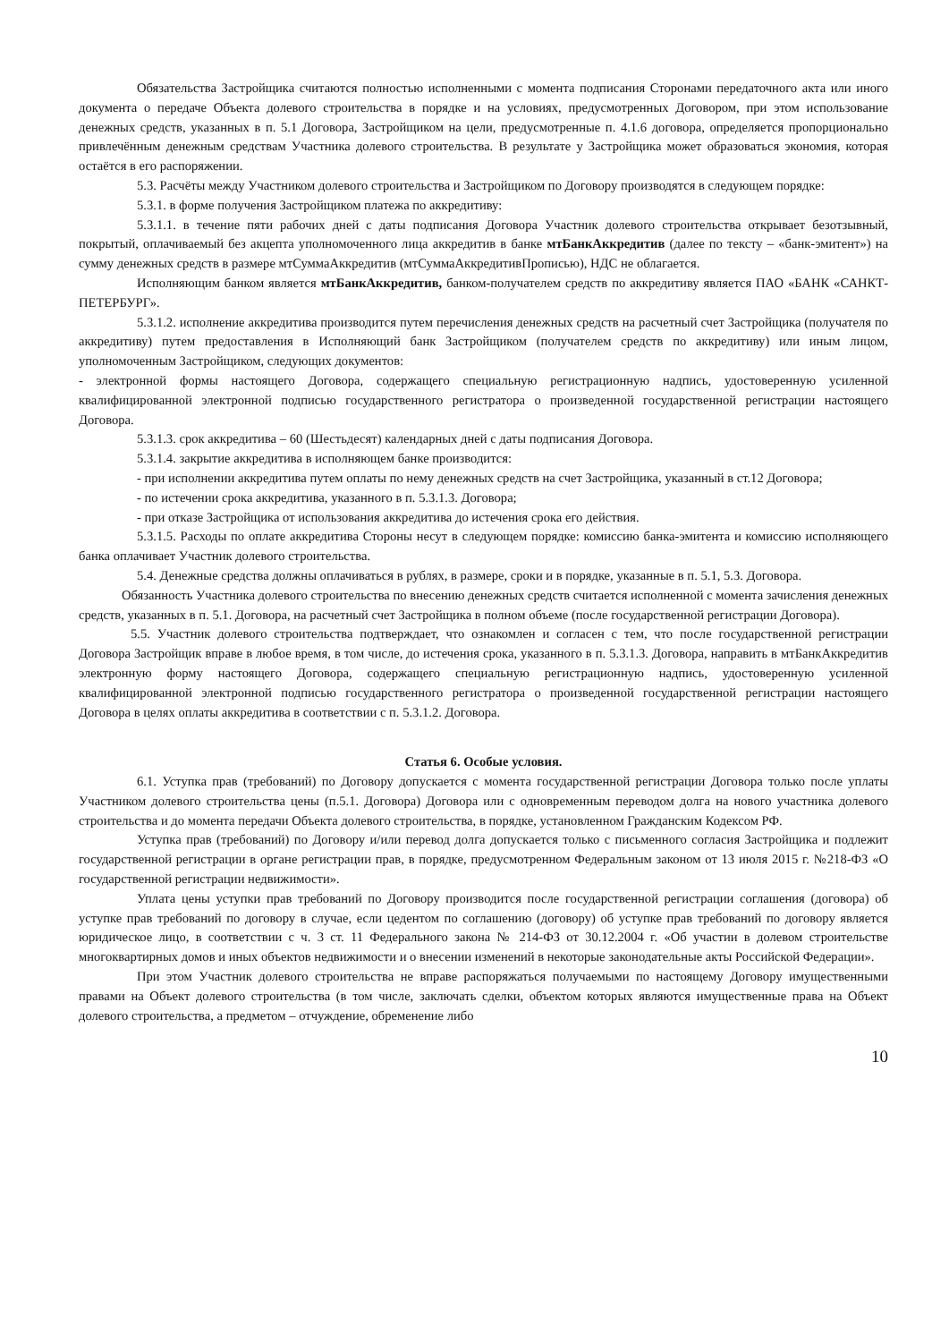Обязательства Застройщика считаются полностью исполненными с момента подписания Сторонами передаточного акта или иного документа о передаче Объекта долевого строительства в порядке и на условиях, предусмотренных Договором, при этом использование денежных средств, указанных в п. 5.1 Договора, Застройщиком на цели, предусмотренные п. 4.1.6 договора, определяется пропорционально привлечённым денежным средствам Участника долевого строительства. В результате у Застройщика может образоваться экономия, которая остаётся в его распоряжении.
5.3. Расчёты между Участником долевого строительства и Застройщиком по Договору производятся в следующем порядке:
5.3.1. в форме получения Застройщиком платежа по аккредитиву:
5.3.1.1. в течение пяти рабочих дней с даты подписания Договора Участник долевого строительства открывает безотзывный, покрытый, оплачиваемый без акцепта уполномоченного лица аккредитив в банке мтБанкАккредитив (далее по тексту – «банк-эмитент») на сумму денежных средств в размере мтСуммаАккредитив (мтСуммаАккредитивПрописью), НДС не облагается.
Исполняющим банком является мтБанкАккредитив, банком-получателем средств по аккредитиву является ПАО «БАНК «САНКТ-ПЕТЕРБУРГ».
5.3.1.2. исполнение аккредитива производится путем перечисления денежных средств на расчетный счет Застройщика (получателя по аккредитиву) путем предоставления в Исполняющий банк Застройщиком (получателем средств по аккредитиву) или иным лицом, уполномоченным Застройщиком, следующих документов:
- электронной формы настоящего Договора, содержащего специальную регистрационную надпись, удостоверенную усиленной квалифицированной электронной подписью государственного регистратора о произведенной государственной регистрации настоящего Договора.
5.3.1.3. срок аккредитива – 60 (Шестьдесят) календарных дней с даты подписания Договора.
5.3.1.4. закрытие аккредитива в исполняющем банке производится:
- при исполнении аккредитива путем оплаты по нему денежных средств на счет Застройщика, указанный в ст.12 Договора;
- по истечении срока аккредитива, указанного в п. 5.3.1.3. Договора;
- при отказе Застройщика от использования аккредитива до истечения срока его действия.
5.3.1.5. Расходы по оплате аккредитива Стороны несут в следующем порядке: комиссию банка-эмитента и комиссию исполняющего банка оплачивает Участник долевого строительства.
5.4. Денежные средства должны оплачиваться в рублях, в размере, сроки и в порядке, указанные в п. 5.1, 5.3. Договора.
Обязанность Участника долевого строительства по внесению денежных средств считается исполненной с момента зачисления денежных средств, указанных в п. 5.1. Договора, на расчетный счет Застройщика в полном объеме (после государственной регистрации Договора).
5.5. Участник долевого строительства подтверждает, что ознакомлен и согласен с тем, что после государственной регистрации Договора Застройщик вправе в любое время, в том числе, до истечения срока, указанного в п. 5.3.1.3. Договора, направить в мтБанкАккредитив электронную форму настоящего Договора, содержащего специальную регистрационную надпись, удостоверенную усиленной квалифицированной электронной подписью государственного регистратора о произведенной государственной регистрации настоящего Договора в целях оплаты аккредитива в соответствии с п. 5.3.1.2. Договора.
Статья 6. Особые условия.
6.1. Уступка прав (требований) по Договору допускается с момента государственной регистрации Договора только после уплаты Участником долевого строительства цены (п.5.1. Договора) Договора или с одновременным переводом долга на нового участника долевого строительства и до момента передачи Объекта долевого строительства, в порядке, установленном Гражданским Кодексом РФ.
Уступка прав (требований) по Договору и/или перевод долга допускается только с письменного согласия Застройщика и подлежит государственной регистрации в органе регистрации прав, в порядке, предусмотренном Федеральным законом от 13 июля 2015 г. №218-ФЗ «О государственной регистрации недвижимости».
Уплата цены уступки прав требований по Договору производится после государственной регистрации соглашения (договора) об уступке прав требований по договору в случае, если цедентом по соглашению (договору) об уступке прав требований по договору является юридическое лицо, в соответствии с ч. 3 ст. 11 Федерального закона № 214-ФЗ от 30.12.2004 г. «Об участии в долевом строительстве многоквартирных домов и иных объектов недвижимости и о внесении изменений в некоторые законодательные акты Российской Федерации».
При этом Участник долевого строительства не вправе распоряжаться получаемыми по настоящему Договору имущественными правами на Объект долевого строительства (в том числе, заключать сделки, объектом которых являются имущественные права на Объект долевого строительства, а предметом – отчуждение, обременение либо
10